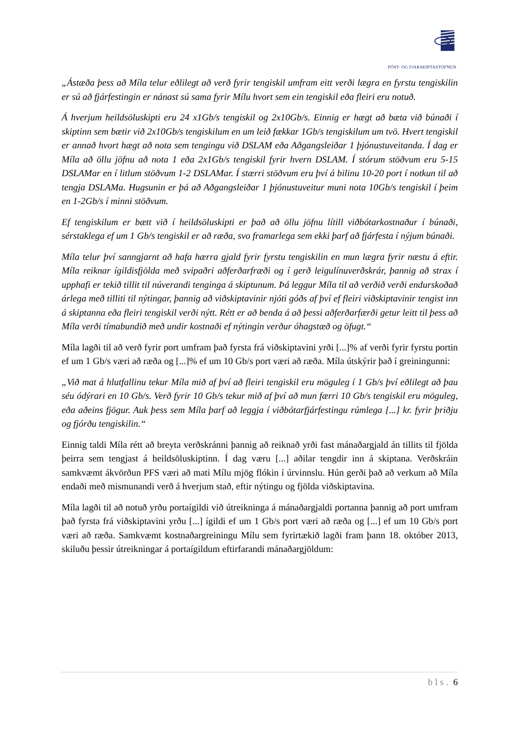PÓST- OG FJARSKIPTASTOFNUN
„Ástæða þess að Míla telur eðlilegt að verð fyrir tengiskil umfram eitt verði lægra en fyrstu tengiskilin er sú að fjárfestingin er nánast sú sama fyrir Mílu hvort sem ein tengiskil eða fleiri eru notuð.
Á hverjum heildsöluskipti eru 24 x1Gb/s tengiskil og 2x10Gb/s. Einnig er hægt að bæta við búnaði í skiptinn sem bætir við 2x10Gb/s tengiskilum en um leið fækkar 1Gb/s tengiskilum um tvö. Hvert tengiskil er annað hvort hægt að nota sem tengingu við DSLAM eða Aðgangsleiðar 1 þjónustuveitanda. Í dag er Míla að öllu jöfnu að nota 1 eða 2x1Gb/s tengiskil fyrir hvern DSLAM. Í stórum stöðvum eru 5-15 DSLAMar en í litlum stöðvum 1-2 DSLAMar. Í stærri stöðvum eru því á bilinu 10-20 port í notkun til að tengja DSLAMa. Hugsunin er þá að Aðgangsleiðar 1 þjónustuveitur muni nota 10Gb/s tengiskil í þeim en 1-2Gb/s í minni stöðvum.
Ef tengiskilum er bætt við í heildsöluskipti er það að öllu jöfnu lítill viðbótarkostnaður í búnaði, sérstaklega ef um 1 Gb/s tengiskil er að ræða, svo framarlega sem ekki þarf að fjárfesta í nýjum búnaði.
Míla telur því sanngjarnt að hafa hærra gjald fyrir fyrstu tengiskilin en mun lægra fyrir næstu á eftir. Míla reiknar ígildisfjölda með svipaðri aðferðarfræði og í gerð leigulínuverðskrár, þannig að strax í upphafi er tekið tillit til núverandi tenginga á skiptunum. Þá leggur Míla til að verðið verði endurskoðað árlega með tilliti til nýtingar, þannig að viðskiptavinir njóti góðs af því ef fleiri viðskiptavinir tengist inn á skiptanna eða fleiri tengiskil verði nýtt. Rétt er að benda á að þessi aðferðarfærði getur leitt til þess að Míla verði tímabundið með undir kostnaði ef nýtingin verður óhagstæð og öfugt.“
Míla lagði til að verð fyrir port umfram það fyrsta frá viðskiptavini yrði [...]% af verði fyrir fyrstu portin ef um 1 Gb/s væri að ræða og [...]% ef um 10 Gb/s port væri að ræða. Míla útskýrir það í greiningunni:
„Við mat á hlutfallinu tekur Míla mið af því að fleiri tengiskil eru möguleg í 1 Gb/s því eðlilegt að þau séu ódýrari en 10 Gb/s. Verð fyrir 10 Gb/s tekur mið af því að mun færri 10 Gb/s tengiskil eru möguleg, eða aðeins fjögur. Auk þess sem Míla þarf að leggja í viðbótarfjárfestingu rúmlega [...] kr. fyrir þriðju og fjórðu tengiskilin.“
Einnig taldi Míla rétt að breyta verðskránni þannig að reiknað yrði fast mánaðargjald án tillits til fjölda þeirra sem tengjast á heildsöluskiptinn. Í dag væru [...] aðilar tengdir inn á skiptana. Verðskráin samkvæmt ákvörðun PFS væri að mati Mílu mjög flókin í úrvinnslu. Hún gerði það að verkum að Míla endaði með mismunandi verð á hverjum stað, eftir nýtingu og fjölda viðskiptavina.
Míla lagði til að notuð yrðu portaígildi við útreikninga á mánaðargjaldi portanna þannig að port umfram það fyrsta frá viðskiptavini yrðu [...] ígildi ef um 1 Gb/s port væri að ræða og [...] ef um 10 Gb/s port væri að ræða. Samkvæmt kostnaðargreiningu Mílu sem fyrirtækið lagði fram þann 18. október 2013, skiluðu þessir útreikningar á portaígildum eftirfarandi mánaðargjöldum:
bls. 6